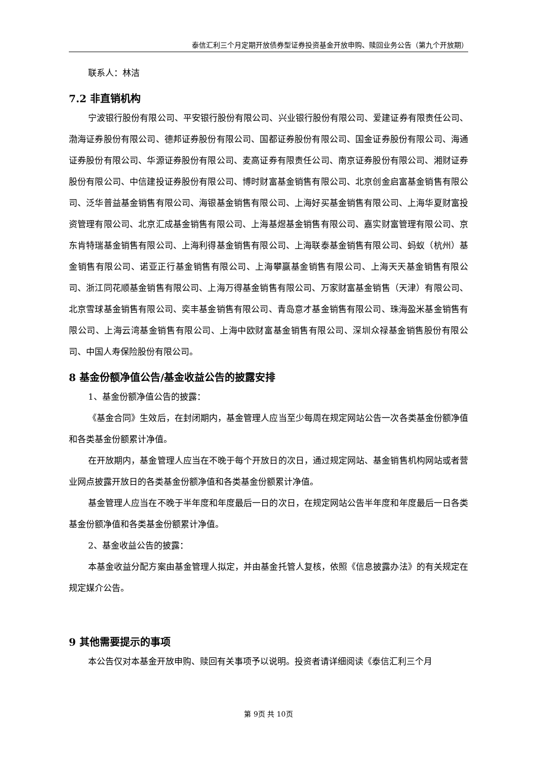泰信汇利三个月定期开放债券型证券投资基金开放申购、赎回业务公告（第九个开放期）
联系人：林洁
7.2 非直销机构
宁波银行股份有限公司、平安银行股份有限公司、兴业银行股份有限公司、爱建证券有限责任公司、渤海证券股份有限公司、德邦证券股份有限公司、国都证券股份有限公司、国金证券股份有限公司、海通证券股份有限公司、华源证券股份有限公司、麦高证券有限责任公司、南京证券股份有限公司、湘财证券股份有限公司、中信建投证券股份有限公司、博时财富基金销售有限公司、北京创金启富基金销售有限公司、泛华普益基金销售有限公司、海银基金销售有限公司、上海好买基金销售有限公司、上海华夏财富投资管理有限公司、北京汇成基金销售有限公司、上海基煜基金销售有限公司、嘉实财富管理有限公司、京东肯特瑞基金销售有限公司、上海利得基金销售有限公司、上海联泰基金销售有限公司、蚂蚁（杭州）基金销售有限公司、诺亚正行基金销售有限公司、上海攀赢基金销售有限公司、上海天天基金销售有限公司、浙江同花顺基金销售有限公司、上海万得基金销售有限公司、万家财富基金销售（天津）有限公司、北京雪球基金销售有限公司、奕丰基金销售有限公司、青岛意才基金销售有限公司、珠海盈米基金销售有限公司、上海云湾基金销售有限公司、上海中欧财富基金销售有限公司、深圳众禄基金销售股份有限公司、中国人寿保险股份有限公司。
8 基金份额净值公告/基金收益公告的披露安排
1、基金份额净值公告的披露：
《基金合同》生效后，在封闭期内，基金管理人应当至少每周在规定网站公告一次各类基金份额净值和各类基金份额累计净值。
在开放期内，基金管理人应当在不晚于每个开放日的次日，通过规定网站、基金销售机构网站或者营业网点披露开放日的各类基金份额净值和各类基金份额累计净值。
基金管理人应当在不晚于半年度和年度最后一日的次日，在规定网站公告半年度和年度最后一日各类基金份额净值和各类基金份额累计净值。
2、基金收益公告的披露：
本基金收益分配方案由基金管理人拟定，并由基金托管人复核，依照《信息披露办法》的有关规定在规定媒介公告。
9 其他需要提示的事项
本公告仅对本基金开放申购、赎回有关事项予以说明。投资者请详细阅读《泰信汇利三个月
第 9页 共 10页